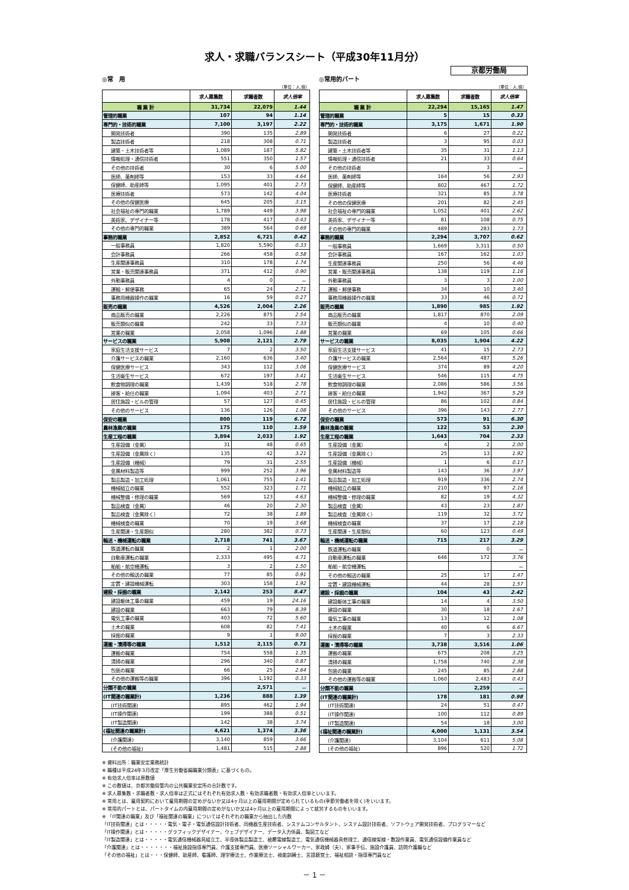求人・求職バランスシート（平成30年11月分）
京都労働局
◎常　用
（単位：人,倍）
| | 求人募集数 | 求職者数 | 求人倍率 |
| --- | --- | --- | --- |
| 職 業 計 | 31,734 | 22,079 | 1.44 |
| 管理的職業 | 107 | 94 | 1.14 |
| 専門的・技術的職業 | 7,100 | 3,197 | 2.22 |
| 開発技術者 | 390 | 135 | 2.89 |
| 製造技術者 | 218 | 308 | 0.71 |
| 建築・土木技術者等 | 1,089 | 187 | 5.82 |
| 情報処理・通信技術者 | 551 | 350 | 1.57 |
| その他の技術者 | 30 | 6 | 5.00 |
| 医師、薬剤師等 | 153 | 33 | 4.64 |
| 保健師、助産師等 | 1,095 | 401 | 2.73 |
| 医療技術者 | 573 | 142 | 4.04 |
| その他の保健医療 | 645 | 205 | 3.15 |
| 社会福祉の専門的職業 | 1,789 | 449 | 3.98 |
| 美術家、デザイナー等 | 178 | 417 | 0.43 |
| その他の専門的職業 | 389 | 564 | 0.69 |
| 事務的職業 | 2,852 | 6,721 | 0.42 |
| 一般事務員 | 1,820 | 5,590 | 0.33 |
| 会計事務員 | 266 | 458 | 0.58 |
| 生産関連事務員 | 310 | 178 | 1.74 |
| 営業・販売関連事務員 | 371 | 412 | 0.90 |
| 外勤事務員 | 4 | 0 | － |
| 運輸・郵便事務 | 65 | 24 | 2.71 |
| 事務用機器操作の職業 | 16 | 59 | 0.27 |
| 販売の職業 | 4,526 | 2,004 | 2.26 |
| 商品販売の職業 | 2,226 | 875 | 2.54 |
| 販売類似の職業 | 242 | 33 | 7.33 |
| 営業の職業 | 2,058 | 1,096 | 1.88 |
| サービスの職業 | 5,908 | 2,121 | 2.79 |
| 家庭生活支援サービス | 7 | 2 | 3.50 |
| 介護サービスの職業 | 2,160 | 636 | 3.40 |
| 保健医療サービス | 343 | 112 | 3.06 |
| 生活衛生サービス | 672 | 197 | 3.41 |
| 飲食物調理の職業 | 1,439 | 518 | 2.78 |
| 接客・給仕の職業 | 1,094 | 403 | 2.71 |
| 居住施設・ビルの管理 | 57 | 127 | 0.45 |
| その他のサービス | 136 | 126 | 1.08 |
| 保安の職業 | 800 | 119 | 6.72 |
| 農林漁業の職業 | 175 | 110 | 1.59 |
| 生産工程の職業 | 3,894 | 2,033 | 1.92 |
| 生産設備（金属） | 31 | 48 | 0.65 |
| 生産設備（金属除く） | 135 | 42 | 3.21 |
| 生産設備（機械） | 79 | 31 | 2.55 |
| 金属材料製造等 | 999 | 252 | 3.96 |
| 製品製造・加工処理 | 1,061 | 755 | 1.41 |
| 機械組立の職業 | 552 | 323 | 1.71 |
| 機械整備・修理の職業 | 569 | 123 | 4.63 |
| 製品検査（金属） | 46 | 20 | 2.30 |
| 製品検査（金属除く） | 72 | 38 | 1.89 |
| 機械検査の職業 | 70 | 19 | 3.68 |
| 生産関連・生産類似 | 280 | 382 | 0.73 |
| 輸送・機械運転の職業 | 2,718 | 741 | 3.67 |
| 鉄道運転の職業 | 2 | 1 | 2.00 |
| 自動車運転の職業 | 2,333 | 495 | 4.71 |
| 船舶・航空機運転 | 3 | 2 | 1.50 |
| その他の輸送の職業 | 77 | 85 | 0.91 |
| 定置・建設機械運転 | 303 | 158 | 1.92 |
| 建設・採掘の職業 | 2,142 | 253 | 8.47 |
| 建設躯体工事の職業 | 459 | 19 | 24.16 |
| 建設の職業 | 663 | 79 | 8.39 |
| 電気工事の職業 | 403 | 72 | 5.60 |
| 土木の職業 | 608 | 82 | 7.41 |
| 採掘の職業 | 9 | 1 | 9.00 |
| 運搬・清掃等の職業 | 1,512 | 2,115 | 0.71 |
| 運搬の職業 | 754 | 558 | 1.35 |
| 清掃の職業 | 296 | 340 | 0.87 |
| 包装の職業 | 66 | 25 | 2.64 |
| その他の運搬等の職業 | 396 | 1,192 | 0.33 |
| 分類不能の職業 | | 2,571 | － |
| (IT関連の職業計) | 1,236 | 888 | 1.39 |
| (IT技術関連) | 895 | 462 | 1.94 |
| (IT操作関連) | 199 | 388 | 0.51 |
| (IT製造関連) | 142 | 38 | 3.74 |
| (福祉関連の職業計) | 4,621 | 1,374 | 3.36 |
| (介護関連) | 3,140 | 859 | 3.66 |
| (その他の福祉) | 1,481 | 515 | 2.88 |
◎常用的パート
（単位：人,倍）
| | 求人募集数 | 求職者数 | 求人倍率 |
| --- | --- | --- | --- |
| 職 業 計 | 22,294 | 15,165 | 1.47 |
| 管理的職業 | 5 | 15 | 0.33 |
| 専門的・技術的職業 | 3,175 | 1,671 | 1.90 |
| 開発技術者 | 6 | 27 | 0.22 |
| 製造技術者 | 3 | 95 | 0.03 |
| 建築・土木技術者等 | 35 | 31 | 1.13 |
| 情報処理・通信技術者 | 21 | 33 | 0.64 |
| その他の技術者 | | 3 | － |
| 医師、薬剤師等 | 164 | 56 | 2.93 |
| 保健師、助産師等 | 802 | 467 | 1.72 |
| 医療技術者 | 321 | 85 | 3.78 |
| その他の保健医療 | 201 | 82 | 2.45 |
| 社会福祉の専門的職業 | 1,052 | 401 | 2.62 |
| 美術家、デザイナー等 | 81 | 108 | 0.75 |
| その他の専門的職業 | 489 | 283 | 1.73 |
| 事務的職業 | 2,294 | 3,707 | 0.62 |
| 一般事務員 | 1,669 | 3,311 | 0.50 |
| 会計事務員 | 167 | 162 | 1.03 |
| 生産関連事務員 | 250 | 56 | 4.46 |
| 営業・販売関連事務員 | 138 | 119 | 1.16 |
| 外勤事務員 | 3 | 3 | 1.00 |
| 運輸・郵便事務 | 34 | 10 | 3.40 |
| 事務用機器操作の職業 | 33 | 46 | 0.72 |
| 販売の職業 | 1,890 | 985 | 1.92 |
| 商品販売の職業 | 1,817 | 870 | 2.09 |
| 販売類似の職業 | 4 | 10 | 0.40 |
| 営業の職業 | 69 | 105 | 0.66 |
| サービスの職業 | 8,035 | 1,904 | 4.22 |
| 家庭生活支援サービス | 41 | 15 | 2.73 |
| 介護サービスの職業 | 2,564 | 487 | 5.26 |
| 保健医療サービス | 374 | 89 | 4.20 |
| 生活衛生サービス | 546 | 115 | 4.75 |
| 飲食物調理の職業 | 2,086 | 586 | 3.56 |
| 接客・給仕の職業 | 1,942 | 367 | 5.29 |
| 居住施設・ビルの管理 | 86 | 102 | 0.84 |
| その他のサービス | 396 | 143 | 2.77 |
| 保安の職業 | 573 | 91 | 6.30 |
| 農林漁業の職業 | 122 | 53 | 2.30 |
| 生産工程の職業 | 1,643 | 704 | 2.33 |
| 生産設備（金属） | 4 | 2 | 2.00 |
| 生産設備（金属除く） | 25 | 13 | 1.92 |
| 生産設備（機械） | 1 | 6 | 0.17 |
| 金属材料製造等 | 143 | 36 | 3.97 |
| 製品製造・加工処理 | 919 | 336 | 2.74 |
| 機械組立の職業 | 210 | 97 | 2.16 |
| 機械整備・修理の職業 | 82 | 19 | 4.32 |
| 製品検査（金属） | 43 | 23 | 1.87 |
| 製品検査（金属除く） | 119 | 32 | 3.72 |
| 機械検査の職業 | 37 | 17 | 2.18 |
| 生産関連・生産類似 | 60 | 123 | 0.49 |
| 輸送・機械運転の職業 | 715 | 217 | 3.29 |
| 鉄道運転の職業 | | 0 | － |
| 自動車運転の職業 | 646 | 172 | 3.76 |
| 船舶・航空機運転 | | | － |
| その他の輸送の職業 | 25 | 17 | 1.47 |
| 定置・建設機械運転 | 44 | 28 | 1.57 |
| 建設・採掘の職業 | 104 | 43 | 2.42 |
| 建設躯体工事の職業 | 14 | 4 | 3.50 |
| 建設の職業 | 30 | 18 | 1.67 |
| 電気工事の職業 | 13 | 12 | 1.08 |
| 土木の職業 | 40 | 6 | 6.67 |
| 採掘の職業 | 7 | 3 | 2.33 |
| 運搬・清掃等の職業 | 3,738 | 3,516 | 1.06 |
| 運搬の職業 | 675 | 208 | 3.25 |
| 清掃の職業 | 1,758 | 740 | 2.38 |
| 包装の職業 | 245 | 85 | 2.88 |
| その他の運搬等の職業 | 1,060 | 2,483 | 0.43 |
| 分類不能の職業 | | 2,259 | － |
| (IT関連の職業計) | 178 | 181 | 0.98 |
| (IT技術関連) | 24 | 51 | 0.47 |
| (IT操作関連) | 100 | 112 | 0.89 |
| (IT製造関連) | 54 | 18 | 3.00 |
| (福祉関連の職業計) | 4,000 | 1,131 | 3.54 |
| (介護関連) | 3,104 | 611 | 5.08 |
| (その他の福祉) | 896 | 520 | 1.72 |
※ 資料出所：職業安定業務統計
※ 職種は平成24年3月改定「厚生労働省編職業分類表」に基づくもの。
※ 有効求人倍率は原数値
※ この数値は、京都労働局管内の公共職業安定所の合計数です。
※ 求人募集数・求職者数・求人倍率は正式にはそれぞれ有効求人数・有効求職者数・有効求人倍率といいます。
※ 常用とは、雇用契約において雇用期間の定めがないか又は4ヶ月以上の雇用期間が定められているもの(季節労働者を除く)をいいます。
※ 常用的パートとは、パートタイムの内雇用期間の定めがないか又は4ヶ月以上の雇用期間によって就労するものをいいます。
※ 「IT関連の職業」及び「福祉関連の職業」についてはそれぞれの職業から抽出した内数
「IT技術関連」とは・・・・・電気・電子・電気通信設計技術者、同機器生産技術者、システムコンサルタント、システム設計技術者、ソフトウェア開発技術者、プログラマーなど
「IT操作関連」とは・・・・・グラフィックデザイナー、ウェブデザイナー、データ入力係員、製図工など
「IT製造関連」とは・・・・・電気通信機械器具組立工、半導体製品製造工、被覆電線製造工、電気通信機械器具修理工、通信線架線・敷設作業員、電気通信設備作業員など
「介護関連」とは・・・・・・・福祉施設指導専門員、介護支援専門員、医療ソーシャルワーカー、家政婦（夫）、家事手伝、施設介護員、訪問介護職など
「その他の福祉」とは・・・保健師、助産師、看護師、理学療法士、作業療法士、視能訓練士、言語聴覚士、福祉相談・指導専門員など
－ 1 －